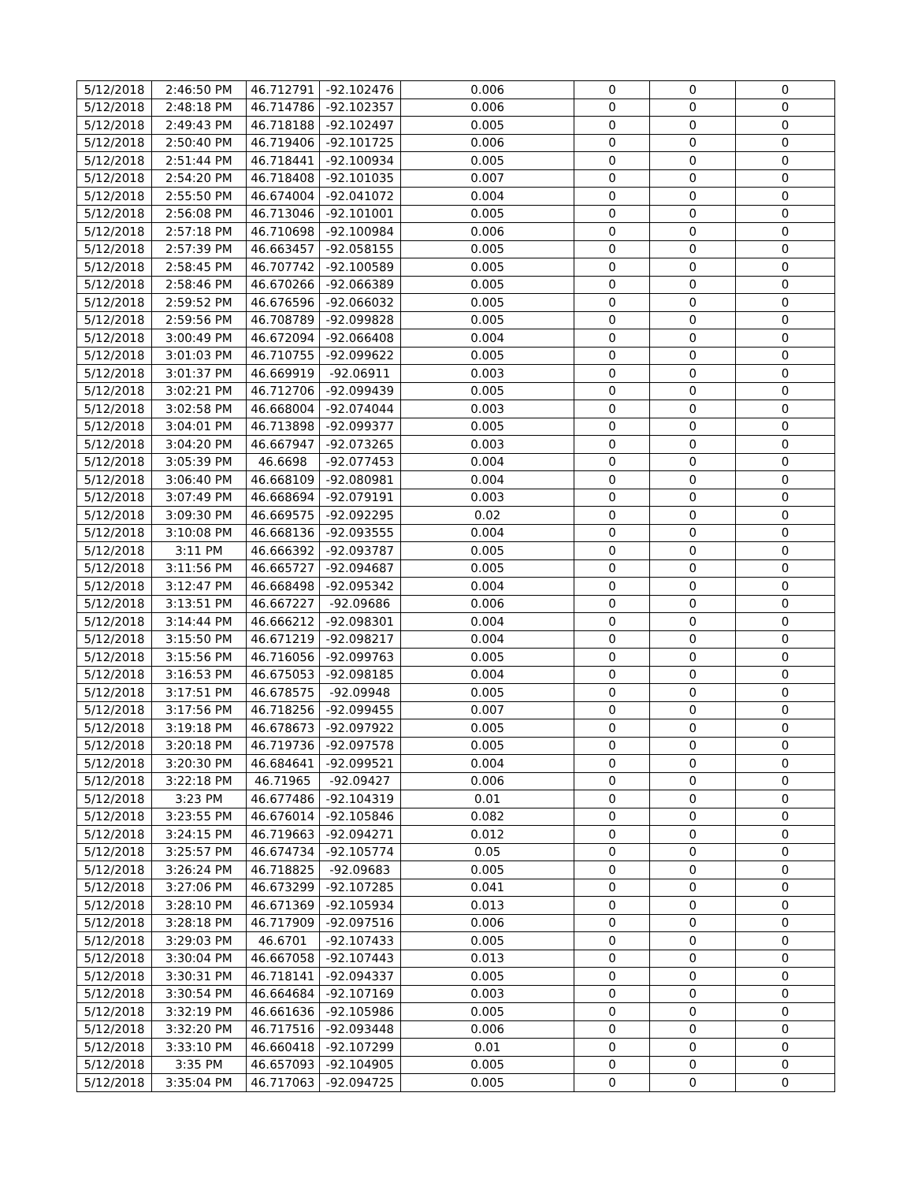| 5/12/2018 | 2:46:50 PM | 46.712791 | -92.102476 | 0.006 | 0 | 0 | 0 |
| 5/12/2018 | 2:48:18 PM | 46.714786 | -92.102357 | 0.006 | 0 | 0 | 0 |
| 5/12/2018 | 2:49:43 PM | 46.718188 | -92.102497 | 0.005 | 0 | 0 | 0 |
| 5/12/2018 | 2:50:40 PM | 46.719406 | -92.101725 | 0.006 | 0 | 0 | 0 |
| 5/12/2018 | 2:51:44 PM | 46.718441 | -92.100934 | 0.005 | 0 | 0 | 0 |
| 5/12/2018 | 2:54:20 PM | 46.718408 | -92.101035 | 0.007 | 0 | 0 | 0 |
| 5/12/2018 | 2:55:50 PM | 46.674004 | -92.041072 | 0.004 | 0 | 0 | 0 |
| 5/12/2018 | 2:56:08 PM | 46.713046 | -92.101001 | 0.005 | 0 | 0 | 0 |
| 5/12/2018 | 2:57:18 PM | 46.710698 | -92.100984 | 0.006 | 0 | 0 | 0 |
| 5/12/2018 | 2:57:39 PM | 46.663457 | -92.058155 | 0.005 | 0 | 0 | 0 |
| 5/12/2018 | 2:58:45 PM | 46.707742 | -92.100589 | 0.005 | 0 | 0 | 0 |
| 5/12/2018 | 2:58:46 PM | 46.670266 | -92.066389 | 0.005 | 0 | 0 | 0 |
| 5/12/2018 | 2:59:52 PM | 46.676596 | -92.066032 | 0.005 | 0 | 0 | 0 |
| 5/12/2018 | 2:59:56 PM | 46.708789 | -92.099828 | 0.005 | 0 | 0 | 0 |
| 5/12/2018 | 3:00:49 PM | 46.672094 | -92.066408 | 0.004 | 0 | 0 | 0 |
| 5/12/2018 | 3:01:03 PM | 46.710755 | -92.099622 | 0.005 | 0 | 0 | 0 |
| 5/12/2018 | 3:01:37 PM | 46.669919 | -92.06911 | 0.003 | 0 | 0 | 0 |
| 5/12/2018 | 3:02:21 PM | 46.712706 | -92.099439 | 0.005 | 0 | 0 | 0 |
| 5/12/2018 | 3:02:58 PM | 46.668004 | -92.074044 | 0.003 | 0 | 0 | 0 |
| 5/12/2018 | 3:04:01 PM | 46.713898 | -92.099377 | 0.005 | 0 | 0 | 0 |
| 5/12/2018 | 3:04:20 PM | 46.667947 | -92.073265 | 0.003 | 0 | 0 | 0 |
| 5/12/2018 | 3:05:39 PM | 46.6698 | -92.077453 | 0.004 | 0 | 0 | 0 |
| 5/12/2018 | 3:06:40 PM | 46.668109 | -92.080981 | 0.004 | 0 | 0 | 0 |
| 5/12/2018 | 3:07:49 PM | 46.668694 | -92.079191 | 0.003 | 0 | 0 | 0 |
| 5/12/2018 | 3:09:30 PM | 46.669575 | -92.092295 | 0.02 | 0 | 0 | 0 |
| 5/12/2018 | 3:10:08 PM | 46.668136 | -92.093555 | 0.004 | 0 | 0 | 0 |
| 5/12/2018 | 3:11 PM | 46.666392 | -92.093787 | 0.005 | 0 | 0 | 0 |
| 5/12/2018 | 3:11:56 PM | 46.665727 | -92.094687 | 0.005 | 0 | 0 | 0 |
| 5/12/2018 | 3:12:47 PM | 46.668498 | -92.095342 | 0.004 | 0 | 0 | 0 |
| 5/12/2018 | 3:13:51 PM | 46.667227 | -92.09686 | 0.006 | 0 | 0 | 0 |
| 5/12/2018 | 3:14:44 PM | 46.666212 | -92.098301 | 0.004 | 0 | 0 | 0 |
| 5/12/2018 | 3:15:50 PM | 46.671219 | -92.098217 | 0.004 | 0 | 0 | 0 |
| 5/12/2018 | 3:15:56 PM | 46.716056 | -92.099763 | 0.005 | 0 | 0 | 0 |
| 5/12/2018 | 3:16:53 PM | 46.675053 | -92.098185 | 0.004 | 0 | 0 | 0 |
| 5/12/2018 | 3:17:51 PM | 46.678575 | -92.09948 | 0.005 | 0 | 0 | 0 |
| 5/12/2018 | 3:17:56 PM | 46.718256 | -92.099455 | 0.007 | 0 | 0 | 0 |
| 5/12/2018 | 3:19:18 PM | 46.678673 | -92.097922 | 0.005 | 0 | 0 | 0 |
| 5/12/2018 | 3:20:18 PM | 46.719736 | -92.097578 | 0.005 | 0 | 0 | 0 |
| 5/12/2018 | 3:20:30 PM | 46.684641 | -92.099521 | 0.004 | 0 | 0 | 0 |
| 5/12/2018 | 3:22:18 PM | 46.71965 | -92.09427 | 0.006 | 0 | 0 | 0 |
| 5/12/2018 | 3:23 PM | 46.677486 | -92.104319 | 0.01 | 0 | 0 | 0 |
| 5/12/2018 | 3:23:55 PM | 46.676014 | -92.105846 | 0.082 | 0 | 0 | 0 |
| 5/12/2018 | 3:24:15 PM | 46.719663 | -92.094271 | 0.012 | 0 | 0 | 0 |
| 5/12/2018 | 3:25:57 PM | 46.674734 | -92.105774 | 0.05 | 0 | 0 | 0 |
| 5/12/2018 | 3:26:24 PM | 46.718825 | -92.09683 | 0.005 | 0 | 0 | 0 |
| 5/12/2018 | 3:27:06 PM | 46.673299 | -92.107285 | 0.041 | 0 | 0 | 0 |
| 5/12/2018 | 3:28:10 PM | 46.671369 | -92.105934 | 0.013 | 0 | 0 | 0 |
| 5/12/2018 | 3:28:18 PM | 46.717909 | -92.097516 | 0.006 | 0 | 0 | 0 |
| 5/12/2018 | 3:29:03 PM | 46.6701 | -92.107433 | 0.005 | 0 | 0 | 0 |
| 5/12/2018 | 3:30:04 PM | 46.667058 | -92.107443 | 0.013 | 0 | 0 | 0 |
| 5/12/2018 | 3:30:31 PM | 46.718141 | -92.094337 | 0.005 | 0 | 0 | 0 |
| 5/12/2018 | 3:30:54 PM | 46.664684 | -92.107169 | 0.003 | 0 | 0 | 0 |
| 5/12/2018 | 3:32:19 PM | 46.661636 | -92.105986 | 0.005 | 0 | 0 | 0 |
| 5/12/2018 | 3:32:20 PM | 46.717516 | -92.093448 | 0.006 | 0 | 0 | 0 |
| 5/12/2018 | 3:33:10 PM | 46.660418 | -92.107299 | 0.01 | 0 | 0 | 0 |
| 5/12/2018 | 3:35 PM | 46.657093 | -92.104905 | 0.005 | 0 | 0 | 0 |
| 5/12/2018 | 3:35:04 PM | 46.717063 | -92.094725 | 0.005 | 0 | 0 | 0 |